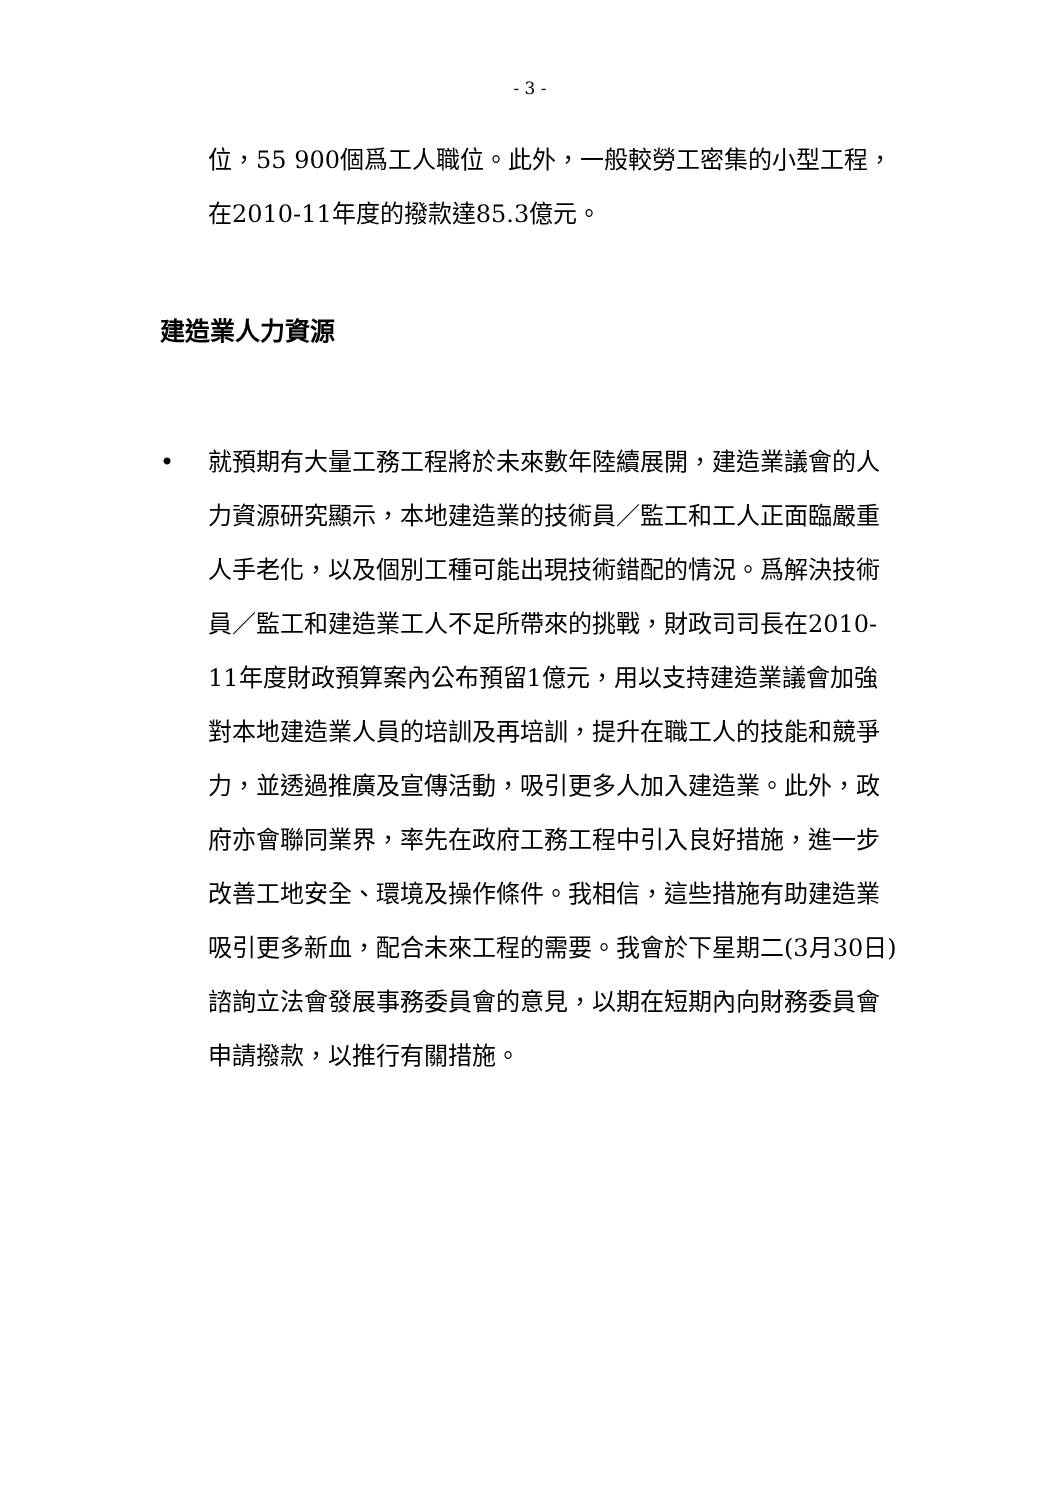- 3 -
位，55 900個爲工人職位。此外，一般較勞工密集的小型工程，在2010-11年度的撥款達85.3億元。
建造業人力資源
• 就預期有大量工務工程將於未來數年陸續展開，建造業議會的人力資源研究顯示，本地建造業的技術員／監工和工人正面臨嚴重人手老化，以及個別工種可能出現技術錯配的情況。爲解決技術員／監工和建造業工人不足所帶來的挑戰，財政司司長在2010-11年度財政預算案內公布預留1億元，用以支持建造業議會加強對本地建造業人員的培訓及再培訓，提升在職工人的技能和競爭力，並透過推廣及宣傳活動，吸引更多人加入建造業。此外，政府亦會聯同業界，率先在政府工務工程中引入良好措施，進一步改善工地安全、環境及操作條件。我相信，這些措施有助建造業吸引更多新血，配合未來工程的需要。我會於下星期二(3月30日)諮詢立法會發展事務委員會的意見，以期在短期內向財務委員會申請撥款，以推行有關措施。